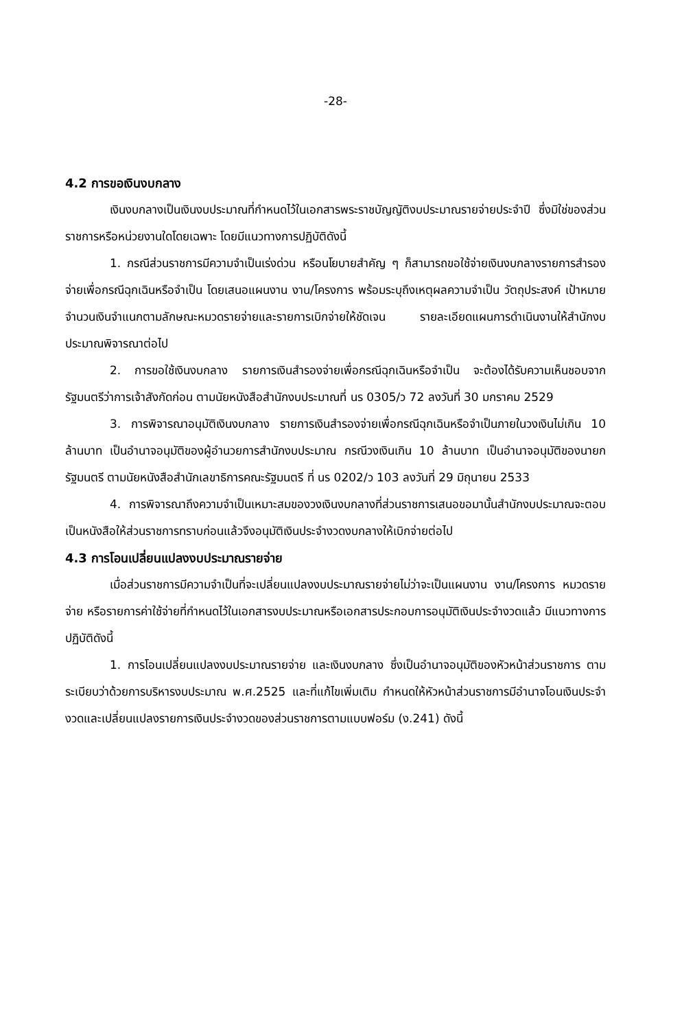-28-
4.2 การขอเงินงบกลาง
เงินงบกลางเป็นเงินงบประมาณที่กำหนดไว้ในเอกสารพระราชบัญญัติงบประมาณรายจ่ายประจำปี ซึ่งมิใช่ของส่วนราชการหรือหน่วยงานใดโดยเฉพาะ โดยมีแนวทางการปฏิบัติดังนี้
1. กรณีส่วนราชการมีความจำเป็นเร่งด่วน หรือนโยบายสำคัญ ๆ ก็สามารถขอใช้จ่ายเงินงบกลางรายการสำรองจ่ายเพื่อกรณีฉุกเฉินหรือจำเป็น โดยเสนอแผนงาน งาน/โครงการ พร้อมระบุถึงเหตุผลความจำเป็น วัตถุประสงค์ เป้าหมาย จำนวนเงินจำแนกตามลักษณะหมวดรายจ่ายและรายการเบิกจ่ายให้ชัดเจน รายละเอียดแผนการดำเนินงานให้สำนักงบประมาณพิจารณาต่อไป
2. การขอใช้เงินงบกลาง รายการเงินสำรองจ่ายเพื่อกรณีฉุกเฉินหรือจำเป็น จะต้องได้รับความเห็นชอบจากรัฐมนตรีว่าการเจ้าสังกัดก่อน ตามนัยหนังสือสำนักงบประมาณที่ นร 0305/ว 72 ลงวันที่ 30 มกราคม 2529
3. การพิจารณาอนุมัติเงินงบกลาง รายการเงินสำรองจ่ายเพื่อกรณีฉุกเฉินหรือจำเป็นภายในวงเงินไม่เกิน 10 ล้านบาท เป็นอำนาจอนุมัติของผู้อำนวยการสำนักงบประมาณ กรณีวงเงินเกิน 10 ล้านบาท เป็นอำนาจอนุมัติของนายกรัฐมนตรี ตามนัยหนังสือสำนักเลขาธิการคณะรัฐมนตรี ที่ นร 0202/ว 103 ลงวันที่ 29 มิถุนายน 2533
4. การพิจารณาถึงความจำเป็นเหมาะสมของวงเงินงบกลางที่ส่วนราชการเสนอขอมานั้นสำนักงบประมาณจะตอบเป็นหนังสือให้ส่วนราชการทราบก่อนแล้วจึงอนุมัติเงินประจำงวดงบกลางให้เบิกจ่ายต่อไป
4.3 การโอนเปลี่ยนแปลงงบประมาณรายจ่าย
เมื่อส่วนราชการมีความจำเป็นที่จะเปลี่ยนแปลงงบประมาณรายจ่ายไม่ว่าจะเป็นแผนงาน งาน/โครงการ หมวดรายจ่าย หรือรายการค่าใช้จ่ายที่กำหนดไว้ในเอกสารงบประมาณหรือเอกสารประกอบการอนุมัติเงินประจำงวดแล้ว มีแนวทางการปฏิบัติดังนี้
1. การโอนเปลี่ยนแปลงงบประมาณรายจ่าย และเงินงบกลาง ซึ่งเป็นอำนาจอนุมัติของหัวหน้าส่วนราชการ ตามระเบียบว่าด้วยการบริหารงบประมาณ พ.ศ.2525 และที่แก้ไขเพิ่มเติม กำหนดให้หัวหน้าส่วนราชการมีอำนาจโอนเงินประจำงวดและเปลี่ยนแปลงรายการเงินประจำงวดของส่วนราชการตามแบบฟอร์ม (ง.241) ดังนี้